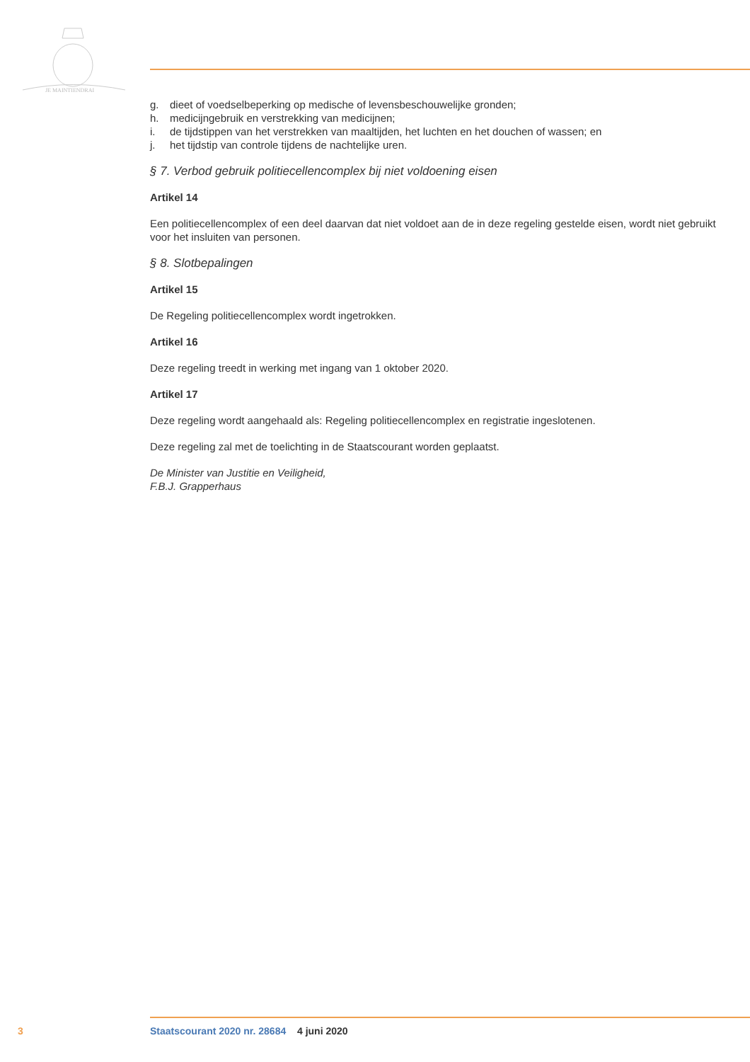JE MAINTIENDRAI
g. dieet of voedselbeperking op medische of levensbeschouwelijke gronden;
h. medicijngebruik en verstrekking van medicijnen;
i. de tijdstippen van het verstrekken van maaltijden, het luchten en het douchen of wassen; en
j. het tijdstip van controle tijdens de nachtelijke uren.
§ 7. Verbod gebruik politiecellencomplex bij niet voldoening eisen
Artikel 14
Een politiecellencomplex of een deel daarvan dat niet voldoet aan de in deze regeling gestelde eisen, wordt niet gebruikt voor het insluiten van personen.
§ 8. Slotbepalingen
Artikel 15
De Regeling politiecellencomplex wordt ingetrokken.
Artikel 16
Deze regeling treedt in werking met ingang van 1 oktober 2020.
Artikel 17
Deze regeling wordt aangehaald als: Regeling politiecellencomplex en registratie ingeslotenen.
Deze regeling zal met de toelichting in de Staatscourant worden geplaatst.
De Minister van Justitie en Veiligheid,
F.B.J. Grapperhaus
3 Staatscourant 2020 nr. 28684 4 juni 2020